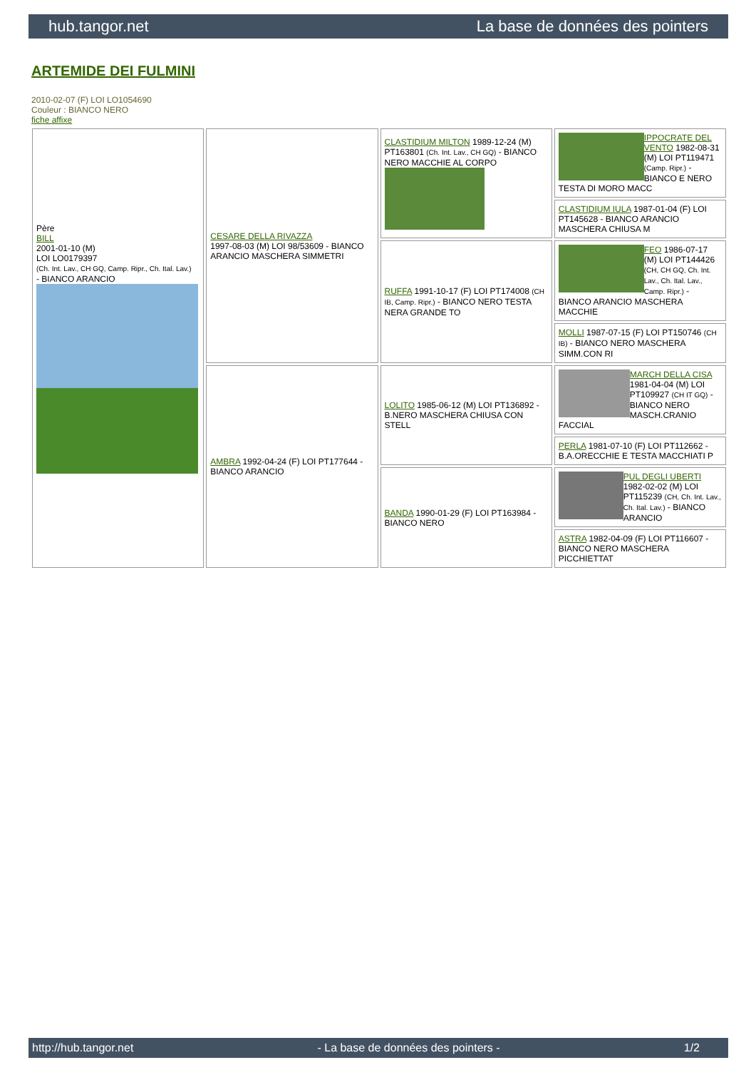hub.tangor.net La base de données des pointers
ARTEMIDE DEI FULMINI
2010-02-07 (F) LOI LO1054690
Couleur : BIANCO NERO
fiche affixe
| Père BILL 2001-01-10 (M) LOI LO0179397 (Ch. Int. Lav., CH GQ, Camp. Ripr., Ch. Ital. Lav.) - BIANCO ARANCIO | CESARE DELLA RIVAZZA 1997-08-03 (M) LOI 98/53609 - BIANCO ARANCIO MASCHERA SIMMETRI | CLASTIDIUM MILTON 1989-12-24 (M) PT163801 (Ch. Int. Lav., CH GQ) - BIANCO NERO MACCHIE AL CORPO | IPPOCRATE DEL VENTO 1982-08-31 (M) LOI PT119471 (Camp. Ripr.) - BIANCO E NERO TESTA DI MORO MACC |
| | | | CLASTIDIUM IULA 1987-01-04 (F) LOI PT145628 - BIANCO ARANCIO MASCHERA CHIUSA M |
| | | RUFFA 1991-10-17 (F) LOI PT174008 (CH IB, Camp. Ripr.) - BIANCO NERO TESTA NERA GRANDE TO | FEO 1986-07-17 (M) LOI PT144426 (CH, CH GQ, Ch. Int. Lav., Ch. Ital. Lav., Camp. Ripr.) - BIANCO ARANCIO MASCHERA MACCHIE |
| | | | MOLLI 1987-07-15 (F) LOI PT150746 (CH IB) - BIANCO NERO MASCHERA SIMM.CON RI |
| | AMBRA 1992-04-24 (F) LOI PT177644 - BIANCO ARANCIO | LOLITO 1985-06-12 (M) LOI PT136892 - B.NERO MASCHERA CHIUSA CON STELL | MARCH DELLA CISA 1981-04-04 (M) LOI PT109927 (CH IT GQ) - BIANCO NERO MASCH.CRANIO FACCIAL |
| | | | PERLA 1981-07-10 (F) LOI PT112662 - B.A.ORECCHIE E TESTA MACCHIATI P |
| | | BANDA 1990-01-29 (F) LOI PT163984 - BIANCO NERO | PUL DEGLI UBERTI 1982-02-02 (M) LOI PT115239 (CH, Ch. Int. Lav., Ch. Ital. Lav.) - BIANCO ARANCIO |
| | | | ASTRA 1982-04-09 (F) LOI PT116607 - BIANCO NERO MASCHERA PICCHIETTAT |
http://hub.tangor.net - La base de données des pointers - 1/2